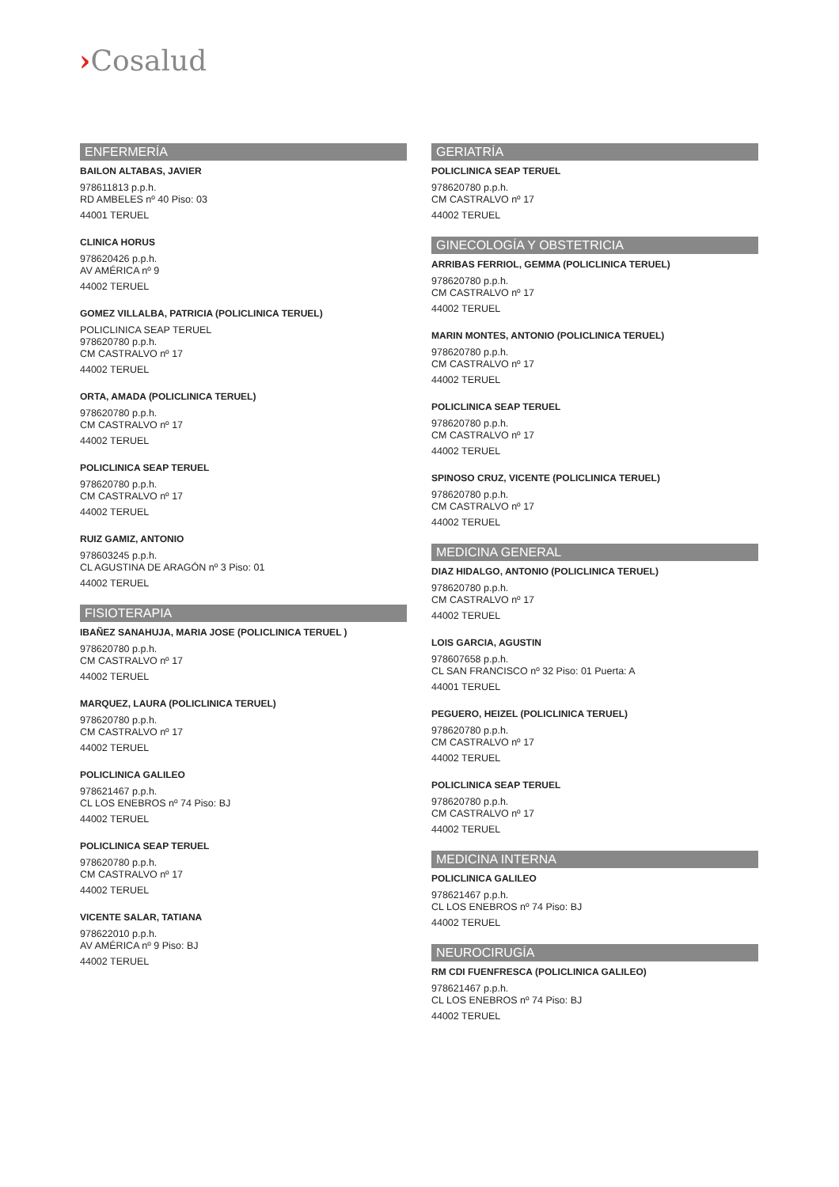›Cosalud
ENFERMERÍA
BAILON ALTABAS, JAVIER
978611813 p.p.h.
RD AMBELES nº 40 Piso: 03
44001 TERUEL
CLINICA HORUS
978620426 p.p.h.
AV AMÉRICA nº 9
44002 TERUEL
GOMEZ VILLALBA, PATRICIA (POLICLINICA TERUEL)
POLICLINICA SEAP TERUEL
978620780 p.p.h.
CM CASTRALVO nº 17
44002 TERUEL
ORTA, AMADA (POLICLINICA TERUEL)
978620780 p.p.h.
CM CASTRALVO nº 17
44002 TERUEL
POLICLINICA SEAP TERUEL
978620780 p.p.h.
CM CASTRALVO nº 17
44002 TERUEL
RUIZ GAMIZ, ANTONIO
978603245 p.p.h.
CL AGUSTINA DE ARAGÓN nº 3 Piso: 01
44002 TERUEL
FISIOTERAPIA
IBAÑEZ SANAHUJA, MARIA JOSE (POLICLINICA TERUEL )
978620780 p.p.h.
CM CASTRALVO nº 17
44002 TERUEL
MARQUEZ, LAURA (POLICLINICA TERUEL)
978620780 p.p.h.
CM CASTRALVO nº 17
44002 TERUEL
POLICLINICA GALILEO
978621467 p.p.h.
CL LOS ENEBROS nº 74 Piso: BJ
44002 TERUEL
POLICLINICA SEAP TERUEL
978620780 p.p.h.
CM CASTRALVO nº 17
44002 TERUEL
VICENTE SALAR, TATIANA
978622010 p.p.h.
AV AMÉRICA nº 9 Piso: BJ
44002 TERUEL
GERIATRÍA
POLICLINICA SEAP TERUEL
978620780 p.p.h.
CM CASTRALVO nº 17
44002 TERUEL
GINECOLOGÍA Y OBSTETRICIA
ARRIBAS FERRIOL, GEMMA (POLICLINICA TERUEL)
978620780 p.p.h.
CM CASTRALVO nº 17
44002 TERUEL
MARIN MONTES, ANTONIO (POLICLINICA TERUEL)
978620780 p.p.h.
CM CASTRALVO nº 17
44002 TERUEL
POLICLINICA SEAP TERUEL
978620780 p.p.h.
CM CASTRALVO nº 17
44002 TERUEL
SPINOSO CRUZ, VICENTE (POLICLINICA TERUEL)
978620780 p.p.h.
CM CASTRALVO nº 17
44002 TERUEL
MEDICINA GENERAL
DIAZ HIDALGO, ANTONIO (POLICLINICA TERUEL)
978620780 p.p.h.
CM CASTRALVO nº 17
44002 TERUEL
LOIS GARCIA, AGUSTIN
978607658 p.p.h.
CL SAN FRANCISCO nº 32 Piso: 01 Puerta: A
44001 TERUEL
PEGUERO, HEIZEL (POLICLINICA TERUEL)
978620780 p.p.h.
CM CASTRALVO nº 17
44002 TERUEL
POLICLINICA SEAP TERUEL
978620780 p.p.h.
CM CASTRALVO nº 17
44002 TERUEL
MEDICINA INTERNA
POLICLINICA GALILEO
978621467 p.p.h.
CL LOS ENEBROS nº 74 Piso: BJ
44002 TERUEL
NEUROCIRUGÍA
RM CDI FUENFRESCA (POLICLINICA GALILEO)
978621467 p.p.h.
CL LOS ENEBROS nº 74 Piso: BJ
44002 TERUEL